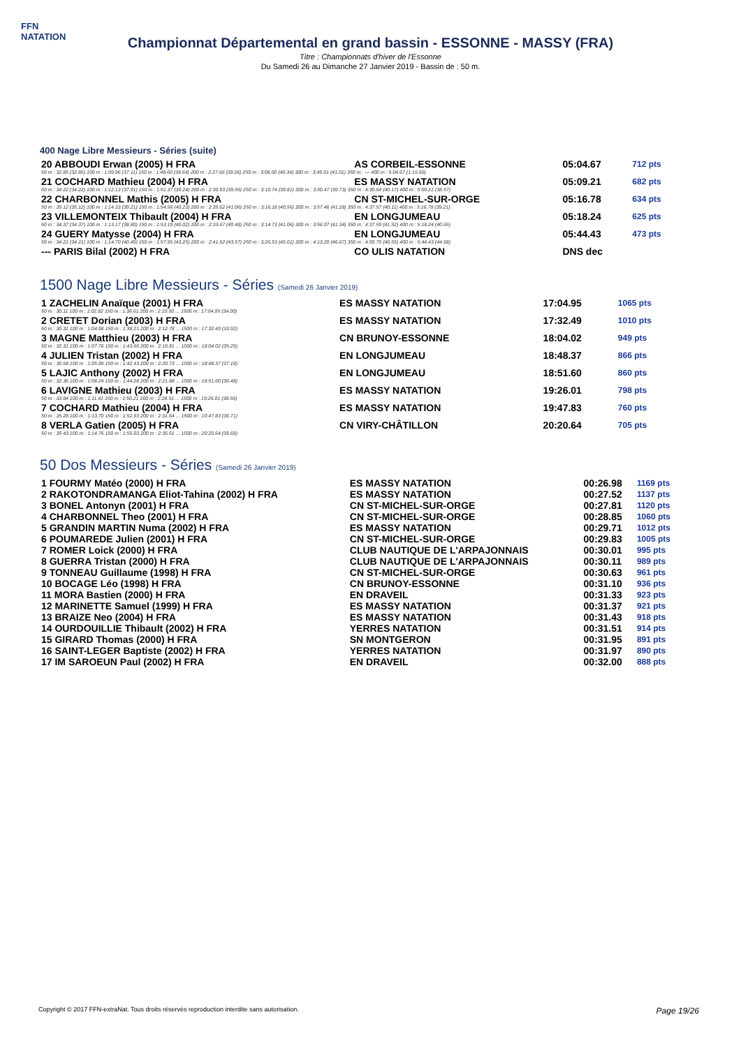FFN
NATATION
Championnat Départemental en grand bassin - ESSONNE - MASSY (FRA)
Titre : Championnats d'hiver de l'Essonne
Du Samedi 26 au Dimanche 27 Janvier 2019 - Bassin de : 50 m.
400 Nage Libre Messieurs - Séries (suite)
| 20 ABBOUDI Erwan (2005) H FRA | AS CORBEIL-ESSONNE | 05:04.67 | 712 pts |
| 50 m : 32.85 (32.85) 100 m : 1:09.96 (37.11) 150 m : 1:48.60 (38.64) 200 m : 2:27.66 (39.06) 250 m : 3:08.00 (40.34) 300 m : 3:49.01 (41.01) 350 m : --- 400 m : 5:04.67 (1:15.66) | | | |
| 21 COCHARD Mathieu (2004) H FRA | ES MASSY NATATION | 05:09.21 | 682 pts |
| 50 m : 34.22 (34.22) 100 m : 1:12.13 (37.91) 150 m : 1:51.37 (39.24) 200 m : 2:30.93 (39.56) 250 m : 3:10.74 (39.81) 300 m : 3:50.47 (39.73) 350 m : 4:30.64 (40.17) 400 m : 5:09.21 (38.57) | | | |
| 22 CHARBONNEL Mathis (2005) H FRA | CN ST-MICHEL-SUR-ORGE | 05:16.78 | 634 pts |
| 50 m : 35.12 (35.12) 100 m : 1:14.33 (39.21) 150 m : 1:54.56 (40.23) 200 m : 2:35.62 (41.06) 250 m : 3:16.18 (40.56) 300 m : 3:57.46 (41.28) 350 m : 4:37.57 (40.11) 400 m : 5:16.78 (39.21) | | | |
| 23 VILLEMONTEIX Thibault (2004) H FRA | EN LONGJUMEAU | 05:18.24 | 625 pts |
| 50 m : 34.37 (34.37) 100 m : 1:13.17 (38.80) 150 m : 1:53.19 (40.02) 200 m : 2:33.67 (40.48) 250 m : 3:14.73 (41.06) 300 m : 3:56.07 (41.34) 350 m : 4:37.59 (41.52) 400 m : 5:18.24 (40.65) | | | |
| 24 GUERY Matysse (2004) H FRA | EN LONGJUMEAU | 05:44.43 | 473 pts |
| 50 m : 34.21 (34.21) 100 m : 1:14.70 (40.49) 150 m : 1:57.95 (43.25) 200 m : 2:41.52 (43.57) 250 m : 3:26.53 (45.01) 300 m : 4:13.20 (46.67) 350 m : 4:59.75 (46.55) 400 m : 5:44.43 (44.68) | | | |
| --- PARIS Bilal (2002) H FRA | CO ULIS NATATION | DNS dec | |
1500 Nage Libre Messieurs - Séries (Samedi 26 Janvier 2019)
| 1 ZACHELIN Anaïque (2001) H FRA | ES MASSY NATATION | 17:04.95 | 1065 pts |
| 50 m : 30.11 100 m : 1:02.82 150 m : 1:36.61 200 m : 2:10.50 ... 1500 m : 17:04.95 (34.00) | | | |
| 2 CRETET Dorian (2003) H FRA | ES MASSY NATATION | 17:32.49 | 1010 pts |
| 50 m : 30.31 100 m : 1:04.08 150 m : 1:38.21 200 m : 2:12.78 ... 1500 m : 17:32.49 (33.92) | | | |
| 3 MAGNE Matthieu (2003) H FRA | CN BRUNOY-ESSONNE | 18:04.02 | 949 pts |
| 50 m : 32.31 100 m : 1:07.76 150 m : 1:43.66 200 m : 2:19.81 ... 1500 m : 18:04.02 (35.29) | | | |
| 4 JULIEN Tristan (2002) H FRA | EN LONGJUMEAU | 18:48.37 | 866 pts |
| 50 m : 30.58 100 m : 1:05.98 150 m : 1:42.43 200 m : 2:20.73 ... 1500 m : 18:48.37 (37.18) | | | |
| 5 LAJIC Anthony (2002) H FRA | EN LONGJUMEAU | 18:51.60 | 860 pts |
| 50 m : 32.36 100 m : 1:08.24 150 m : 1:44.28 200 m : 2:21.88 ... 1500 m : 18:51.60 (36.48) | | | |
| 6 LAVIGNE Mathieu (2003) H FRA | ES MASSY NATATION | 19:26.01 | 798 pts |
| 50 m : 33.84 100 m : 1:11.41 150 m : 1:50.21 200 m : 2:28.51 ... 1500 m : 19:26.01 (38.56) | | | |
| 7 COCHARD Mathieu (2004) H FRA | ES MASSY NATATION | 19:47.83 | 760 pts |
| 50 m : 35.28 100 m : 1:13.70 150 m : 1:52.93 200 m : 2:31.64 ... 1500 m : 19:47.83 (36.71) | | | |
| 8 VERLA Gatien (2005) H FRA | CN VIRY-CHÂTILLON | 20:20.64 | 705 pts |
| 50 m : 35.43 100 m : 1:14.76 150 m : 1:55.03 200 m : 2:35.61 ... 1500 m : 20:20.64 (39.68) | | | |
50 Dos Messieurs - Séries (Samedi 26 Janvier 2019)
| 1 FOURMY Matéo (2000) H FRA | ES MASSY NATATION | 00:26.98 | 1169 pts |
| 2 RAKOTONDRAMANGA Eliot-Tahina (2002) H FRA | ES MASSY NATATION | 00:27.52 | 1137 pts |
| 3 BONEL Antonyn (2001) H FRA | CN ST-MICHEL-SUR-ORGE | 00:27.81 | 1120 pts |
| 4 CHARBONNEL Theo (2001) H FRA | CN ST-MICHEL-SUR-ORGE | 00:28.85 | 1060 pts |
| 5 GRANDIN MARTIN Numa (2002) H FRA | ES MASSY NATATION | 00:29.71 | 1012 pts |
| 6 POUMAREDE Julien (2001) H FRA | CN ST-MICHEL-SUR-ORGE | 00:29.83 | 1005 pts |
| 7 ROMER Loick (2000) H FRA | CLUB NAUTIQUE DE L'ARPAJONNAIS | 00:30.01 | 995 pts |
| 8 GUERRA Tristan (2000) H FRA | CLUB NAUTIQUE DE L'ARPAJONNAIS | 00:30.11 | 989 pts |
| 9 TONNEAU Guillaume (1998) H FRA | CN ST-MICHEL-SUR-ORGE | 00:30.63 | 961 pts |
| 10 BOCAGE Léo (1998) H FRA | CN BRUNOY-ESSONNE | 00:31.10 | 936 pts |
| 11 MORA Bastien (2000) H FRA | EN DRAVEIL | 00:31.33 | 923 pts |
| 12 MARINETTE Samuel (1999) H FRA | ES MASSY NATATION | 00:31.37 | 921 pts |
| 13 BRAIZE Neo (2004) H FRA | ES MASSY NATATION | 00:31.43 | 918 pts |
| 14 OURDOUILLIE Thibault (2002) H FRA | YERRES NATATION | 00:31.51 | 914 pts |
| 15 GIRARD Thomas (2000) H FRA | SN MONTGERON | 00:31.95 | 891 pts |
| 16 SAINT-LEGER Baptiste (2002) H FRA | YERRES NATATION | 00:31.97 | 890 pts |
| 17 IM SAROEUN Paul (2002) H FRA | EN DRAVEIL | 00:32.00 | 888 pts |
Copyright © 2017 FFN-extraNat. Tous droits réservés reproduction interdite sans autorisation. Page 19/26